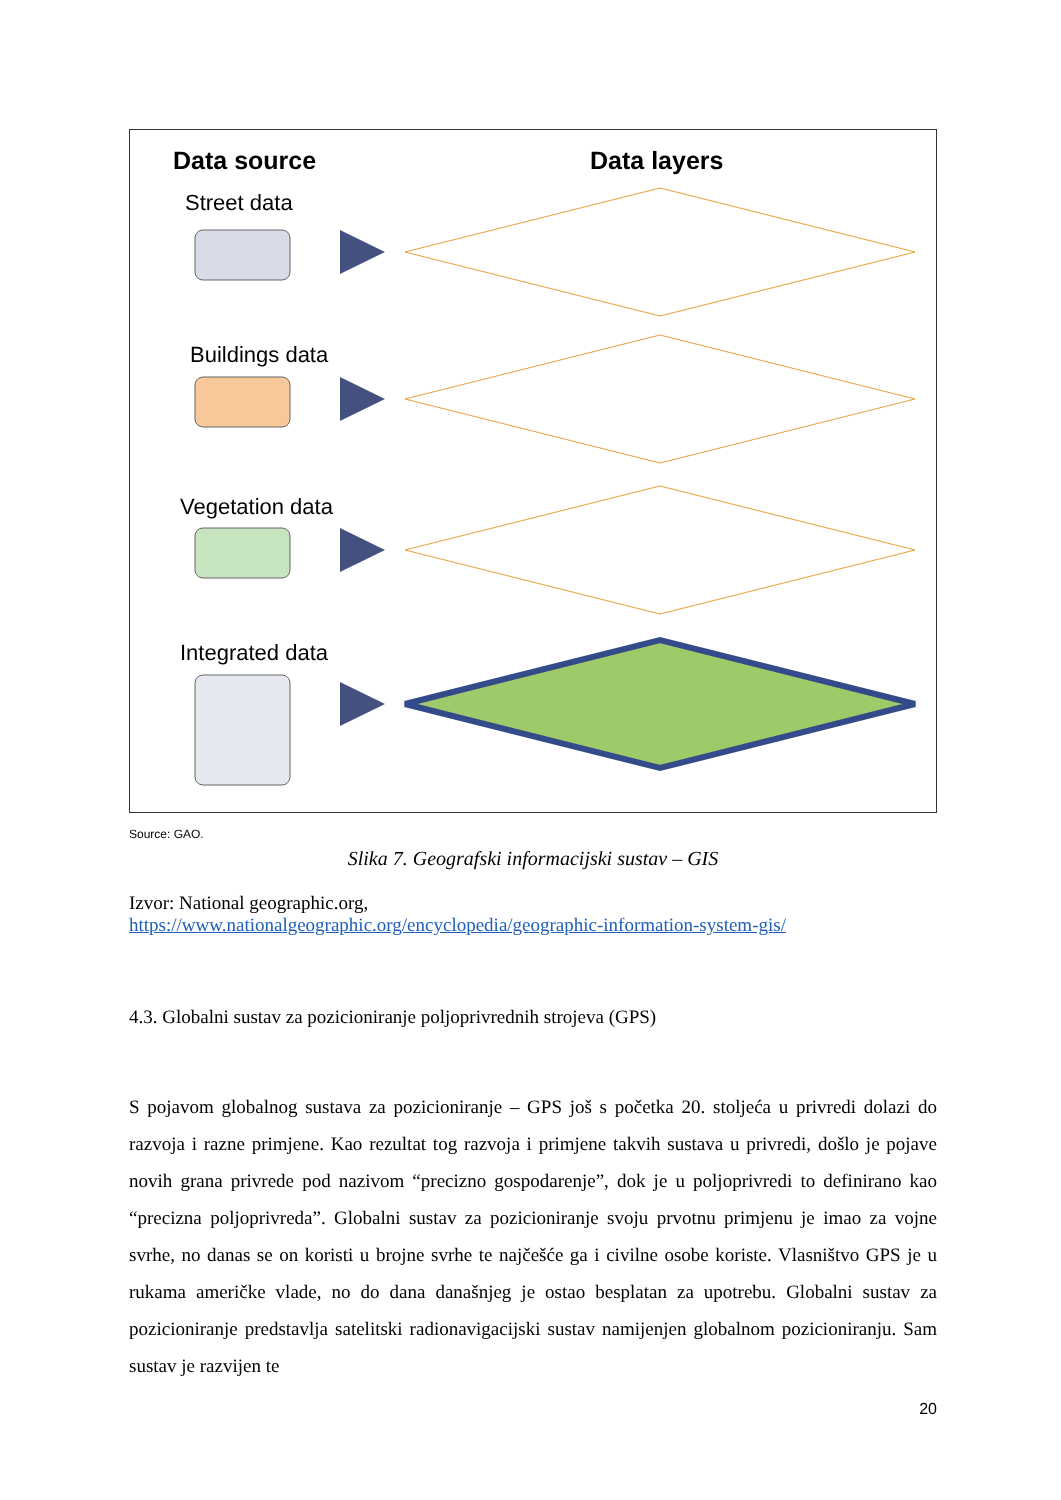Data source Data layers
Street data
Buildings data
Vegetation data
Integrated data
Source: GAO.
Slika 7. Geografski informacijski sustav – GIS
Izvor: National geographic.org,
https://www.nationalgeographic.org/encyclopedia/geographic-information-system-gis/
4.3. Globalni sustav za pozicioniranje poljoprivrednih strojeva (GPS)
S pojavom globalnog sustava za pozicioniranje – GPS još s početka 20. stoljeća u privredi dolazi do razvoja i razne primjene. Kao rezultat tog razvoja i primjene takvih sustava u privredi, došlo je pojave novih grana privrede pod nazivom “precizno gospodarenje”, dok je u poljoprivredi to definirano kao “precizna poljoprivreda”. Globalni sustav za pozicioniranje svoju prvotnu primjenu je imao za vojne svrhe, no danas se on koristi u brojne svrhe te najčešće ga i civilne osobe koriste. Vlasništvo GPS je u rukama američke vlade, no do dana današnjeg je ostao besplatan za upotrebu. Globalni sustav za pozicioniranje predstavlja satelitski radionavigacijski sustav namijenjen globalnom pozicioniranju. Sam sustav je razvijen te
20